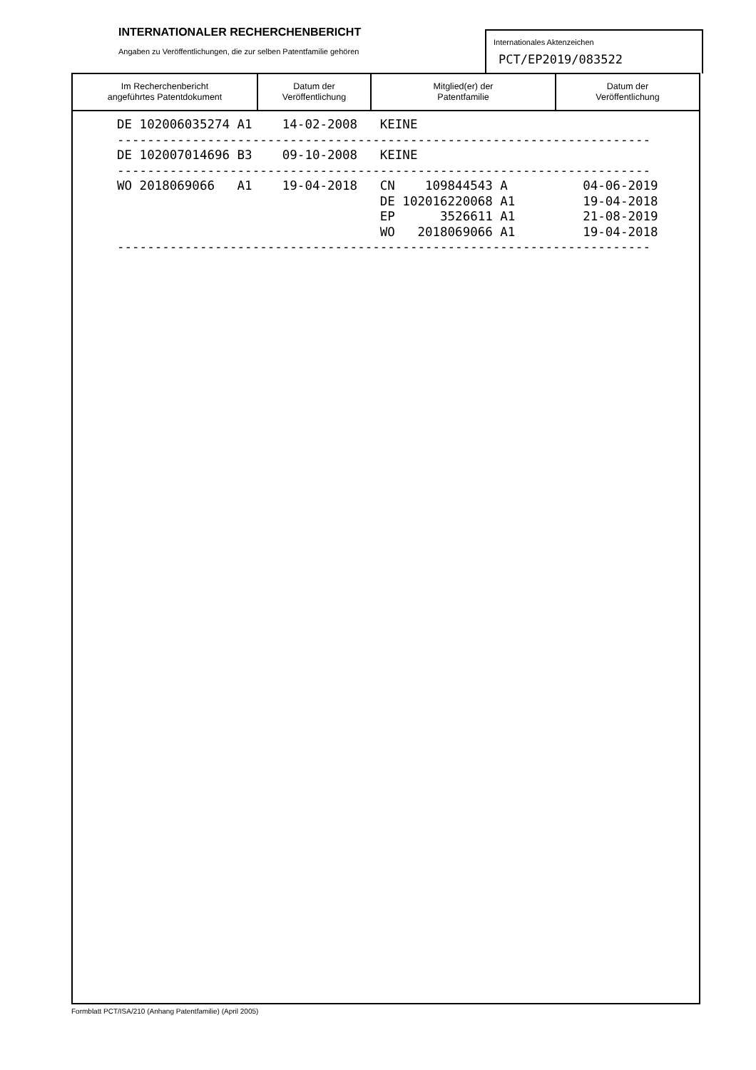INTERNATIONALER RECHERCHENBERICHT
Angaben zu Veröffentlichungen, die zur selben Patentfamilie gehören
Internationales Aktenzeichen
PCT/EP2019/083522
| Im Recherchenbericht angeführtes Patentdokument | Datum der Veröffentlichung | Mitglied(er) der Patentfamilie | Datum der Veröffentlichung |
| --- | --- | --- | --- |
DE 102006035274 A1    14-02-2008   KEINE
-----------------------------------------------------------------------
DE 102007014696 B3    09-10-2008   KEINE
-----------------------------------------------------------------------
WO 2018069066   A1    19-04-2018   CN    109844543 A          04-06-2019
                                   DE 102016220068 A1         19-04-2018
                                   EP      3526611 A1         21-08-2019
                                   WO   2018069066 A1         19-04-2018
-----------------------------------------------------------------------
Formblatt PCT/ISA/210 (Anhang Patentfamilie) (April 2005)